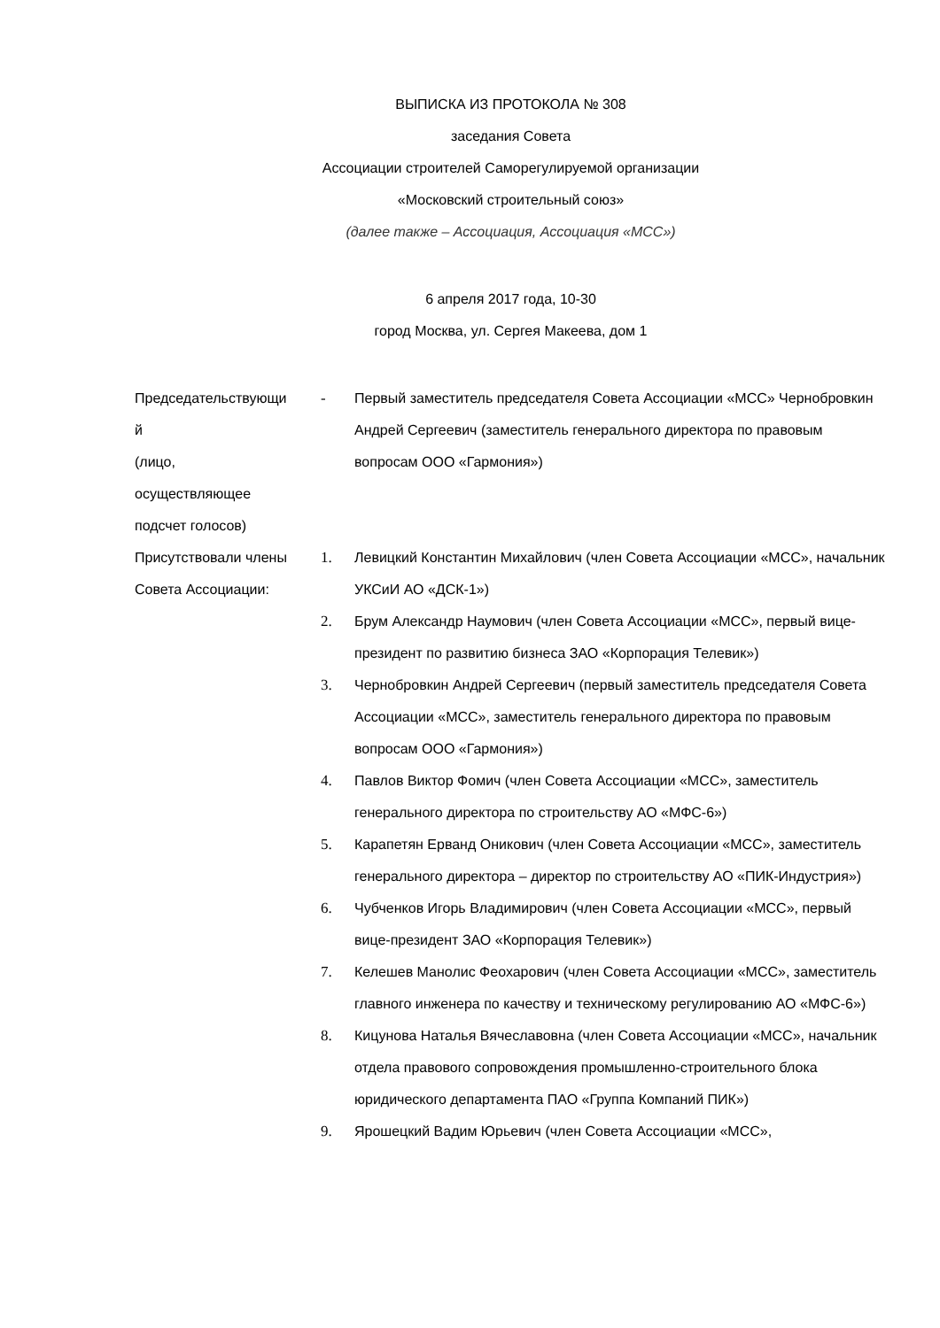ВЫПИСКА ИЗ ПРОТОКОЛА № 308
заседания Совета
Ассоциации строителей Саморегулируемой организации
«Московский строительный союз»
(далее также – Ассоциация, Ассоциация «МСС»)
6 апреля 2017 года, 10-30
город Москва, ул. Сергея Макеева, дом 1
Председательствующи
й
(лицо,
осуществляющее
подсчет голосов)
- Первый заместитель председателя Совета Ассоциации «МСС» Чернобровкин Андрей Сергеевич (заместитель генерального директора по правовым вопросам ООО «Гармония»)
Присутствовали члены Совета Ассоциации:
1. Левицкий Константин Михайлович (член Совета Ассоциации «МСС», начальник УКСиИ АО «ДСК-1»)
2. Брум Александр Наумович (член Совета Ассоциации «МСС», первый вице-президент по развитию бизнеса ЗАО «Корпорация Телевик»)
3. Чернобровкин Андрей Сергеевич (первый заместитель председателя Совета Ассоциации «МСС», заместитель генерального директора по правовым вопросам ООО «Гармония»)
4. Павлов Виктор Фомич (член Совета Ассоциации «МСС», заместитель генерального директора по строительству АО «МФС-6»)
5. Карапетян Ерванд Оникович (член Совета Ассоциации «МСС», заместитель генерального директора – директор по строительству АО «ПИК-Индустрия»)
6. Чубченков Игорь Владимирович (член Совета Ассоциации «МСС», первый вице-президент ЗАО «Корпорация Телевик»)
7. Келешев Манолис Феохарович (член Совета Ассоциации «МСС», заместитель главного инженера по качеству и техническому регулированию АО «МФС-6»)
8. Кицунова Наталья Вячеславовна (член Совета Ассоциации «МСС», начальник отдела правового сопровождения промышленно-строительного блока юридического департамента ПАО «Группа Компаний ПИК»)
9. Ярошецкий Вадим Юрьевич (член Совета Ассоциации «МСС»,